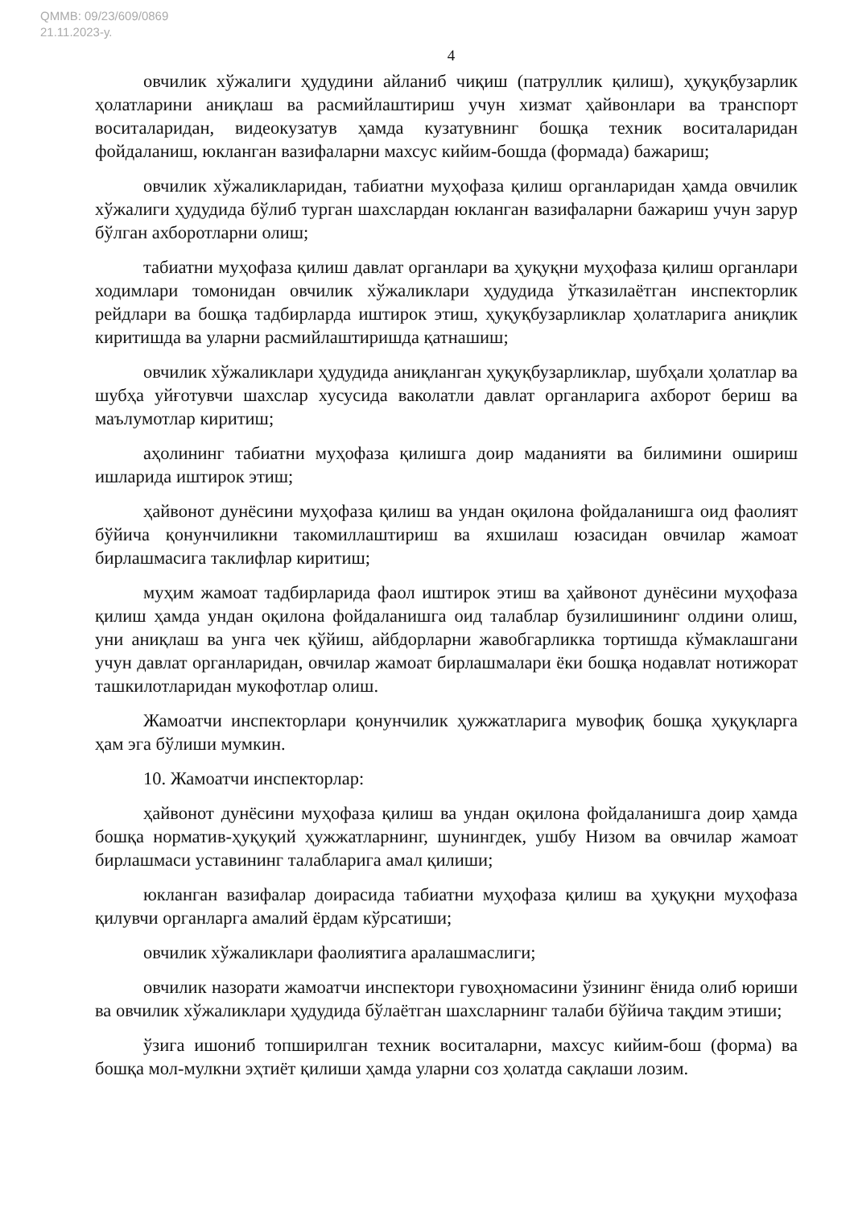QMMB: 09/23/609/0869
21.11.2023-y.
4
овчилик хўжалиги ҳудудини айланиб чиқиш (патруллик қилиш), ҳуқуқбузарлик ҳолатларини аниқлаш ва расмийлаштириш учун хизмат ҳайвонлари ва транспорт воситаларидан, видеокузатув ҳамда кузатувнинг бошқа техник воситаларидан фойдаланиш, юкланган вазифаларни махсус кийим-бошда (формада) бажариш;
овчилик хўжаликларидан, табиатни муҳофаза қилиш органларидан ҳамда овчилик хўжалиги ҳудудида бўлиб турган шахслардан юкланган вазифаларни бажариш учун зарур бўлган ахборотларни олиш;
табиатни муҳофаза қилиш давлат органлари ва ҳуқуқни муҳофаза қилиш органлари ходимлари томонидан овчилик хўжаликлари ҳудудида ўтказилаётган инспекторлик рейдлари ва бошқа тадбирларда иштирок этиш, ҳуқуқбузарликлар ҳолатларига аниқлик киритишда ва уларни расмийлаштиришда қатнашиш;
овчилик хўжаликлари ҳудудида аниқланган ҳуқуқбузарликлар, шубҳали ҳолатлар ва шубҳа уйғотувчи шахслар хусусида ваколатли давлат органларига ахборот бериш ва маълумотлар киритиш;
аҳолининг табиатни муҳофаза қилишга доир маданияти ва билимини ошириш ишларида иштирок этиш;
ҳайвонот дунёсини муҳофаза қилиш ва ундан оқилона фойдаланишга оид фаолият бўйича қонунчиликни такомиллаштириш ва яхшилаш юзасидан овчилар жамоат бирлашмасига таклифлар киритиш;
муҳим жамоат тадбирларида фаол иштирок этиш ва ҳайвонот дунёсини муҳофаза қилиш ҳамда ундан оқилона фойдаланишга оид талаблар бузилишининг олдини олиш, уни аниқлаш ва унга чек қўйиш, айбдорларни жавобгарликка тортишда кўмаклашгани учун давлат органларидан, овчилар жамоат бирлашмалари ёки бошқа нодавлат нотижорат ташкилотларидан мукофотлар олиш.
Жамоатчи инспекторлари қонунчилик ҳужжатларига мувофиқ бошқа ҳуқуқларга ҳам эга бўлиши мумкин.
10. Жамоатчи инспекторлар:
ҳайвонот дунёсини муҳофаза қилиш ва ундан оқилона фойдаланишга доир ҳамда бошқа норматив-ҳуқуқий ҳужжатларнинг, шунингдек, ушбу Низом ва овчилар жамоат бирлашмаси уставининг талабларига амал қилиши;
юкланган вазифалар доирасида табиатни муҳофаза қилиш ва ҳуқуқни муҳофаза қилувчи органларга амалий ёрдам кўрсатиши;
овчилик хўжаликлари фаолиятига аралашмаслиги;
овчилик назорати жамоатчи инспектори гувоҳномасини ўзининг ёнида олиб юриши ва овчилик хўжаликлари ҳудудида бўлаётган шахсларнинг талаби бўйича тақдим этиши;
ўзига ишониб топширилган техник воситаларни, махсус кийим-бош (форма) ва бошқа мол-мулкни эҳтиёт қилиши ҳамда уларни соз ҳолатда сақлаши лозим.